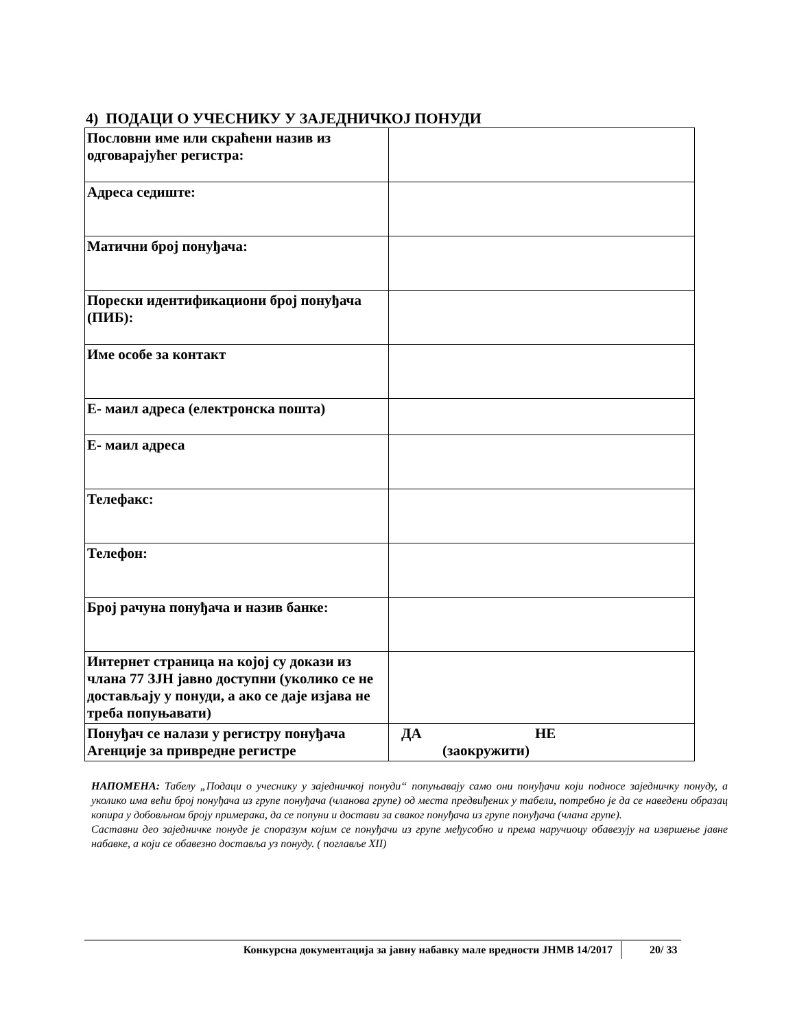4) ПОДАЦИ О УЧЕСНИКУ У ЗАЈЕДНИЧКОЈ ПОНУДИ
| Пословни име или скраћени назив из одговарајућег регистра: | |
| Адреса седиште: | |
| Матични број понуђача: | |
| Порески идентификациони број понуђача (ПИБ): | |
| Име особе за контакт | |
| Е- маил адреса (електронска пошта) | |
| Е- маил адреса | |
| Телефакс: | |
| Телефон: | |
| Број рачуна понуђача и назив банке: | |
| Интернет страница на којој су докази из члана 77 ЗЈН јавно доступни (уколико се не достављају у понуди, а ако се даје изјава не треба попуњавати) | |
| Понуђач се налази у регистру понуђача Агенције за привредне регистре | ДА НЕ (заокружити) |
НАПОМЕНА: Табелу „Подаци о учеснику у заједничкој понуди“ попуњавају само они понуђачи који подносе заједничку понуду, а уколико има већи број понуђача из групе понуђача (чланова групе) од места предвиђених у табели, потребно је да се наведени образац копира у добовљном броју примерака, да се попуни и достави за сваког понуђача из групе понуђача (члана групе).
Саставни део заједничке понуде је споразум којим се понуђачи из групе међусобно и према наручиоцу обавезују на извршење јавне набавке, а који се обавезно доставља уз понуду. ( поглавље XII)
Конкурсна документација за јавну набавку мале вредности ЈНМВ 14/2017 20/ 33